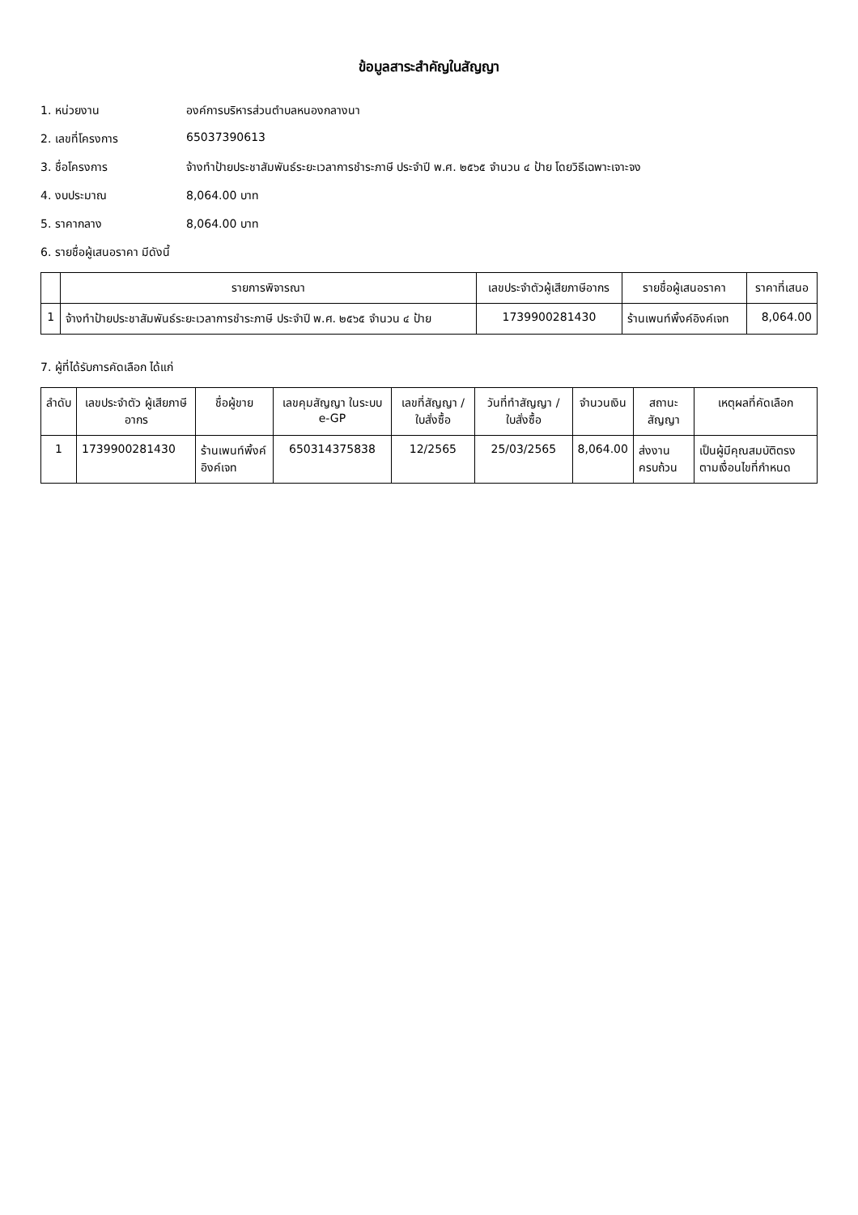ข้อมูลสาระสำคัญในสัญญา
1. หน่วยงาน องค์การบริหารส่วนตำบลหนองกลางนา
2. เลขที่โครงการ 65037390613
3. ชื่อโครงการ จ้างทำป้ายประชาสัมพันธ์ระยะเวลาการชำระภาษี ประจำปี พ.ศ. ๒๕๖๕ จำนวน ๔ ป้าย โดยวิธีเฉพาะเจาะจง
4. งบประมาณ 8,064.00 บาท
5. ราคากลาง 8,064.00 บาท
6. รายชื่อผู้เสนอราคา มีดังนี้
| | รายการพิจารณา | เลขประจำตัวผู้เสียภาษีอากร | รายชื่อผู้เสนอราคา | ราคาที่เสนอ |
| --- | --- | --- | --- | --- |
| 1 | จ้างทำป้ายประชาสัมพันธ์ระยะเวลาการชำระภาษี ประจำปี พ.ศ. ๒๕๖๕ จำนวน ๔ ป้าย | 1739900281430 | ร้านเพนท์พิ้งค์อิงค์เจท | 8,064.00 |
7. ผู้ที่ได้รับการคัดเลือก ได้แก่
| ลำดับ | เลขประจำตัว ผู้เสียภาษีอากร | ชื่อผู้ขาย | เลขคุมสัญญา ในระบบ e-GP | เลขที่สัญญา / ใบสั่งซื้อ | วันที่ทำสัญญา / ใบสั่งซื้อ | จำนวนเงิน | สถานะสัญญา | เหตุผลที่คัดเลือก |
| --- | --- | --- | --- | --- | --- | --- | --- | --- |
| 1 | 1739900281430 | ร้านเพนท์พิ้งค์อิงค์เจท | 650314375838 | 12/2565 | 25/03/2565 | 8,064.00 | ส่งงานครบถ้วน | เป็นผู้มีคุณสมบัติตรงตามเงื่อนไขที่กำหนด |